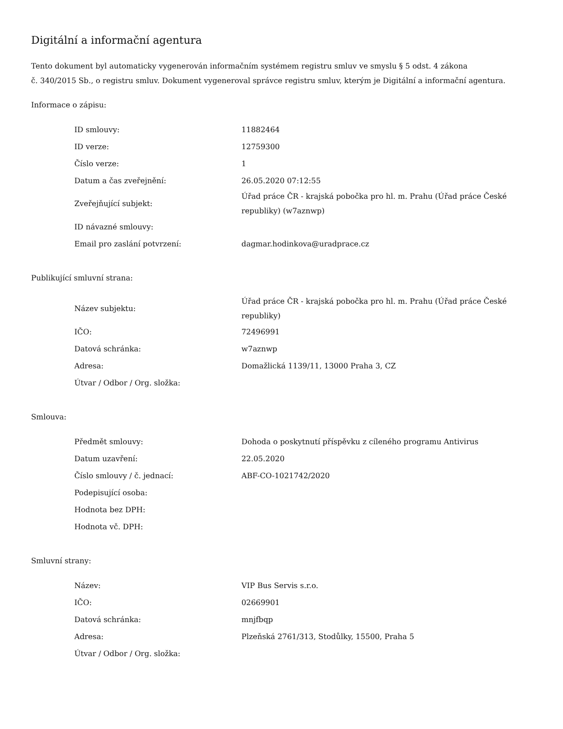Digitální a informační agentura
Tento dokument byl automaticky vygenerován informačním systémem registru smluv ve smyslu § 5 odst. 4 zákona
č. 340/2015 Sb., o registru smluv. Dokument vygeneroval správce registru smluv, kterým je Digitální a informační agentura.
Informace o zápisu:
| ID smlouvy: | 11882464 |
| ID verze: | 12759300 |
| Číslo verze: | 1 |
| Datum a čas zveřejnění: | 26.05.2020 07:12:55 |
| Zveřejňující subjekt: | Úřad práce ČR - krajská pobočka pro hl. m. Prahu (Úřad práce České republiky) (w7aznwp) |
| ID návazné smlouvy: | |
| Email pro zaslání potvrzení: | dagmar.hodinkova@uradprace.cz |
Publikující smluvní strana:
| Název subjektu: | Úřad práce ČR - krajská pobočka pro hl. m. Prahu (Úřad práce České republiky) |
| IČO: | 72496991 |
| Datová schránka: | w7aznwp |
| Adresa: | Domažlická 1139/11, 13000 Praha 3, CZ |
| Útvar / Odbor / Org. složka: | |
Smlouva:
| Předmět smlouvy: | Dohoda o poskytnutí příspěvku z cíleného programu Antivirus |
| Datum uzavření: | 22.05.2020 |
| Číslo smlouvy / č. jednací: | ABF-CO-1021742/2020 |
| Podepisující osoba: | |
| Hodnota bez DPH: | |
| Hodnota vč. DPH: | |
Smluvní strany:
| Název: | VIP Bus Servis s.r.o. |
| IČO: | 02669901 |
| Datová schránka: | mnjfbqp |
| Adresa: | Plzeňská 2761/313, Stodůlky, 15500, Praha 5 |
| Útvar / Odbor / Org. složka: | |